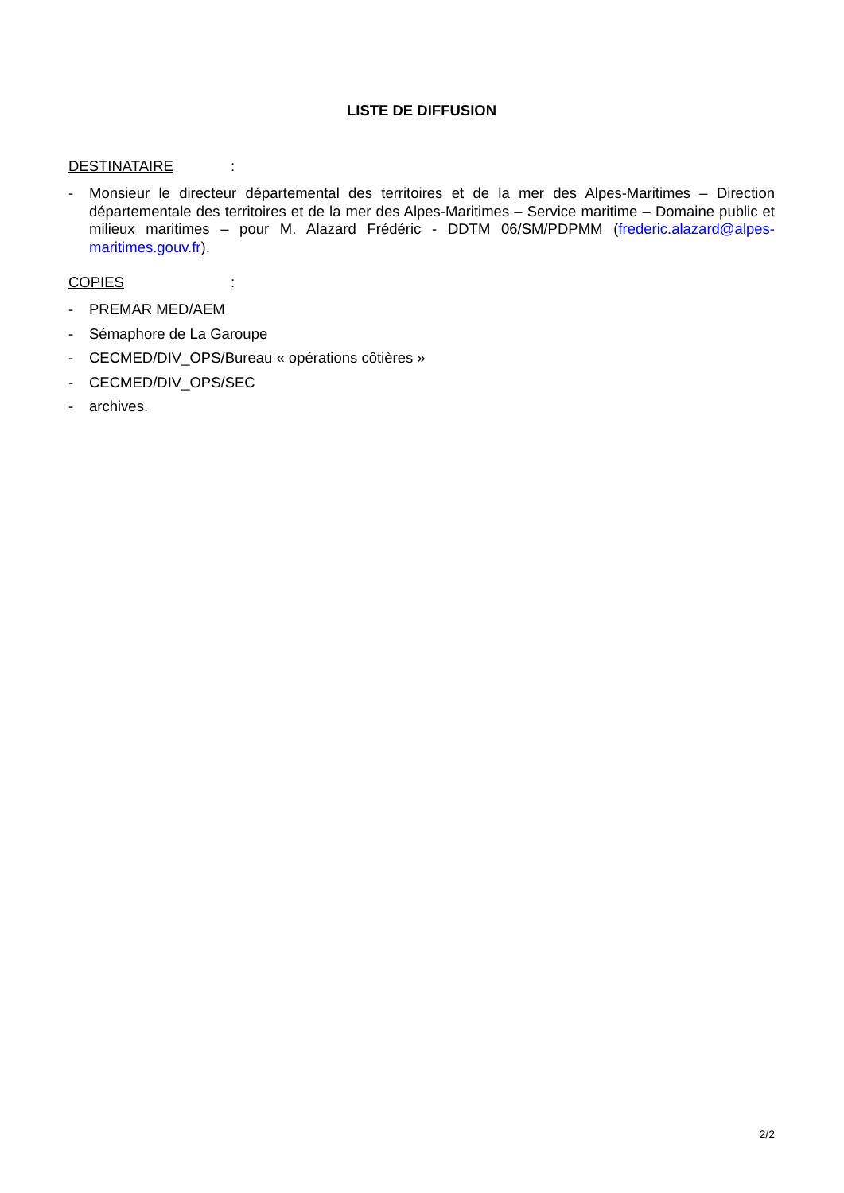LISTE DE DIFFUSION
DESTINATAIRE:
- Monsieur le directeur départemental des territoires et de la mer des Alpes-Maritimes – Direction départementale des territoires et de la mer des Alpes-Maritimes – Service maritime – Domaine public et milieux maritimes – pour M. Alazard Frédéric - DDTM 06/SM/PDPMM (frederic.alazard@alpes-maritimes.gouv.fr).
COPIES:
- PREMAR MED/AEM
- Sémaphore de La Garoupe
- CECMED/DIV_OPS/Bureau « opérations côtières »
- CECMED/DIV_OPS/SEC
- archives.
2/2